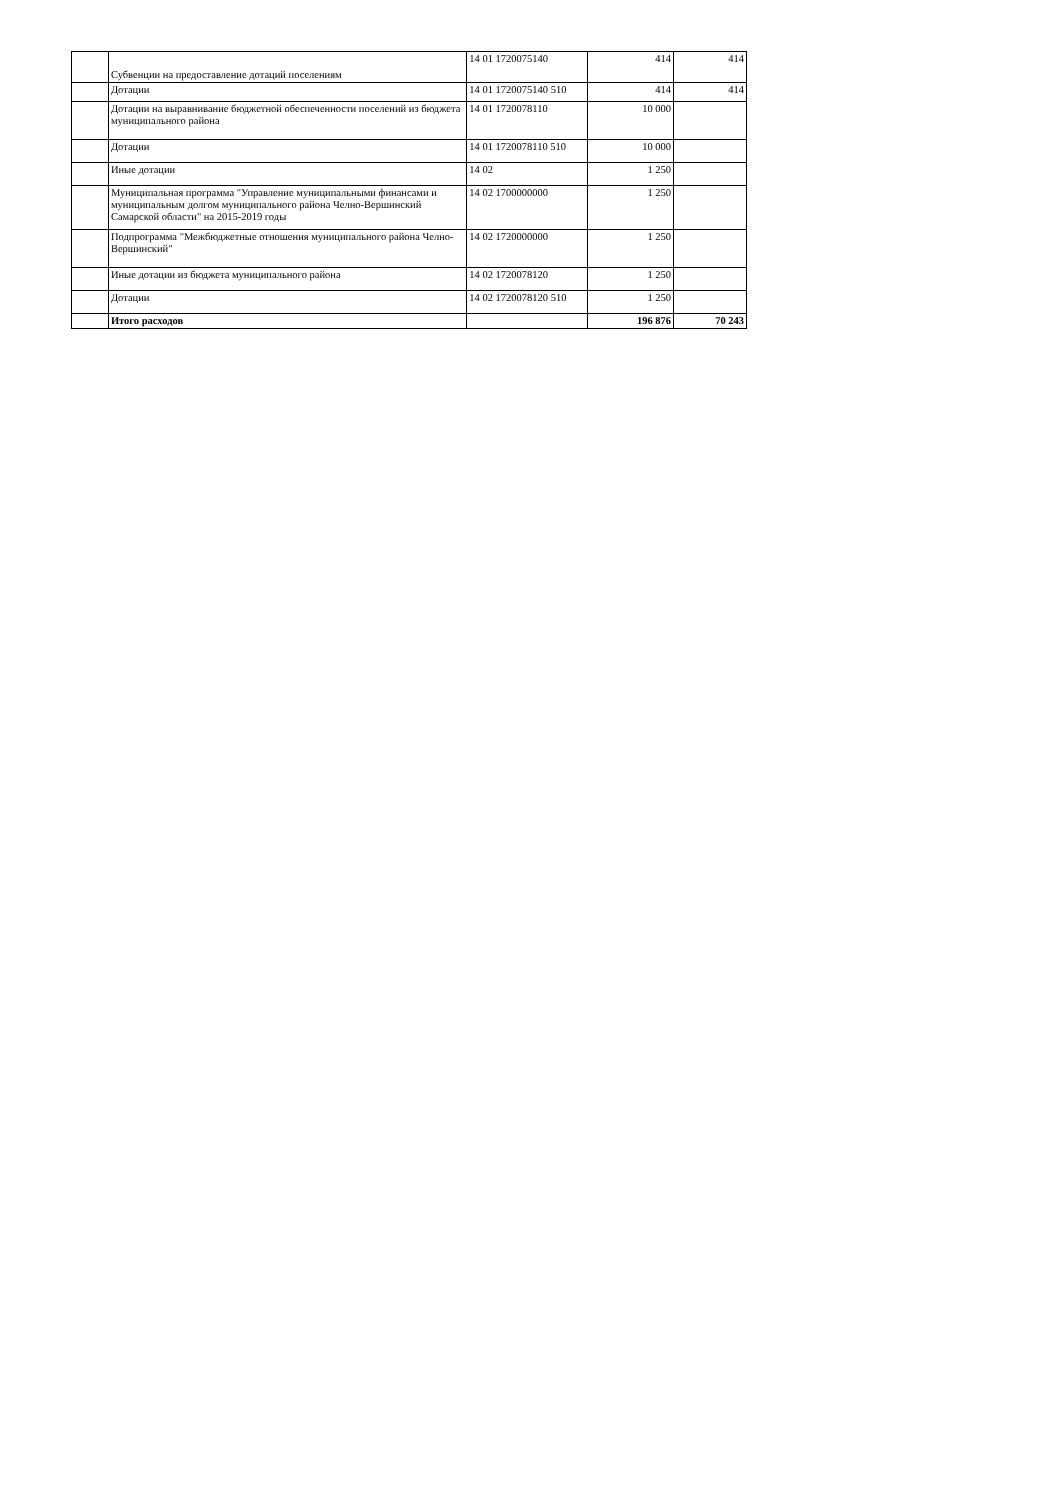| | Субвенции на предоставление дотаций поселениям | 14 01 1720075140 | 414 | 414 |
| | Дотации | 14 01 1720075140 510 | 414 | 414 |
| | Дотации на выравнивание бюджетной обеспеченности поселений из бюджета муниципального района | 14 01 1720078110 | 10 000 | |
| | Дотации | 14 01 1720078110 510 | 10 000 | |
| | Иные дотации | 14 02 | 1 250 | |
| | Муниципальная программа "Управление муниципальными финансами и муниципальным долгом муниципального района Челно-Вершинский Самарской области" на 2015-2019 годы | 14 02 1700000000 | 1 250 | |
| | Подпрограмма "Межбюджетные отношения муниципального района Челно-Вершинский" | 14 02 1720000000 | 1 250 | |
| | Иные дотации из бюджета муниципального района | 14 02 1720078120 | 1 250 | |
| | Дотации | 14 02 1720078120 510 | 1 250 | |
| | Итого расходов | | 196 876 | 70 243 |